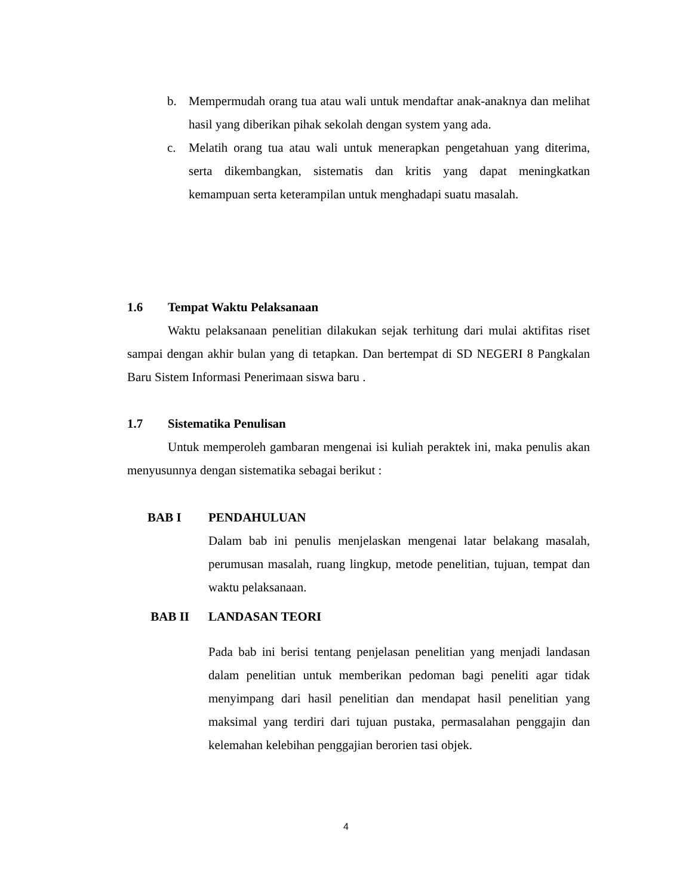b. Mempermudah orang tua atau wali untuk mendaftar anak-anaknya dan melihat hasil yang diberikan pihak sekolah dengan system yang ada.
c. Melatih orang tua atau wali untuk menerapkan pengetahuan yang diterima, serta dikembangkan, sistematis dan kritis yang dapat meningkatkan kemampuan serta keterampilan untuk menghadapi suatu masalah.
1.6 Tempat Waktu Pelaksanaan
Waktu pelaksanaan penelitian dilakukan sejak terhitung dari mulai aktifitas riset sampai dengan akhir bulan yang di tetapkan. Dan bertempat di SD NEGERI 8 Pangkalan Baru Sistem Informasi Penerimaan siswa baru .
1.7 Sistematika Penulisan
Untuk memperoleh gambaran mengenai isi kuliah peraktek ini, maka penulis akan menyusunnya dengan sistematika sebagai berikut :
BAB I PENDAHULUAN
Dalam bab ini penulis menjelaskan mengenai latar belakang masalah, perumusan masalah, ruang lingkup, metode penelitian, tujuan, tempat dan waktu pelaksanaan.
BAB II LANDASAN TEORI
Pada bab ini berisi tentang penjelasan penelitian yang menjadi landasan dalam penelitian untuk memberikan pedoman bagi peneliti agar tidak menyimpang dari hasil penelitian dan mendapat hasil penelitian yang maksimal yang terdiri dari tujuan pustaka, permasalahan penggajin dan kelemahan kelebihan penggajian berorien tasi objek.
4